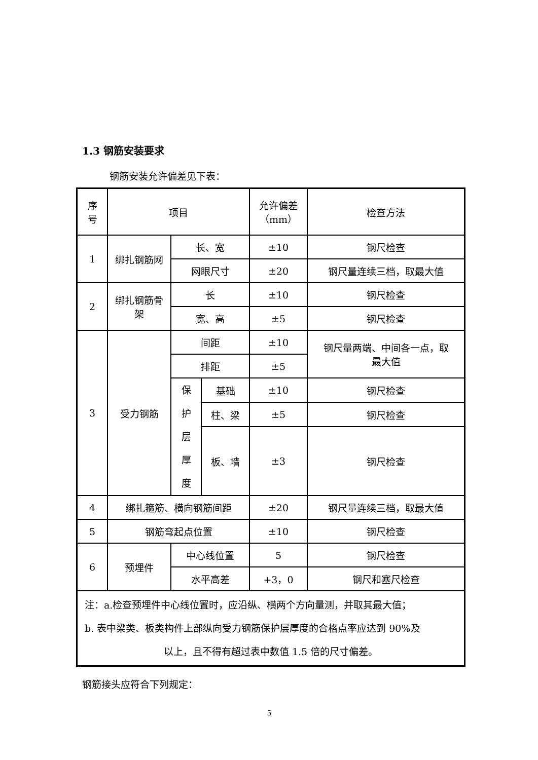1.3 钢筋安装要求
钢筋安装允许偏差见下表：
| 序 号 | 项目 | | | 允许偏差 （mm） | 检查方法 |
| 1 | 绑扎钢筋网 | 长、宽 | | ±10 | 钢尺检查 |
| | | 网眼尺寸 | | ±20 | 钢尺量连续三档，取最大值 |
| 2 | 绑扎钢筋骨 架 | 长 | | ±10 | 钢尺检查 |
| | | 宽、高 | | ±5 | 钢尺检查 |
| 3 | 受力钢筋 | 间距 | | ±10 | 钢尺量两端、中间各一点，取 最大值 |
| | | 排距 | | ±5 | |
| | | 保 护 层 厚 度 | 基础 | ±10 | 钢尺检查 |
| | | | 柱、梁 | ±5 | 钢尺检查 |
| | | | 板、墙 | ±3 | 钢尺检查 |
| 4 | 绑扎箍筋、横向钢筋间距 | | | ±20 | 钢尺量连续三档，取最大值 |
| 5 | 钢筋弯起点位置 | | | ±10 | 钢尺检查 |
| 6 | 预埋件 | 中心线位置 | | 5 | 钢尺检查 |
| | | 水平高差 | | +3，0 | 钢尺和塞尺检查 |
| 注：a.检查预埋件中心线位置时，应沿纵、横两个方向量测，并取其最大值； b. 表中梁类、板类构件上部纵向受力钢筋保护层厚度的合格点率应达到 90%及 以上，且不得有超过表中数值 1.5 倍的尺寸偏差。 | | | | | |
钢筋接头应符合下列规定：
5